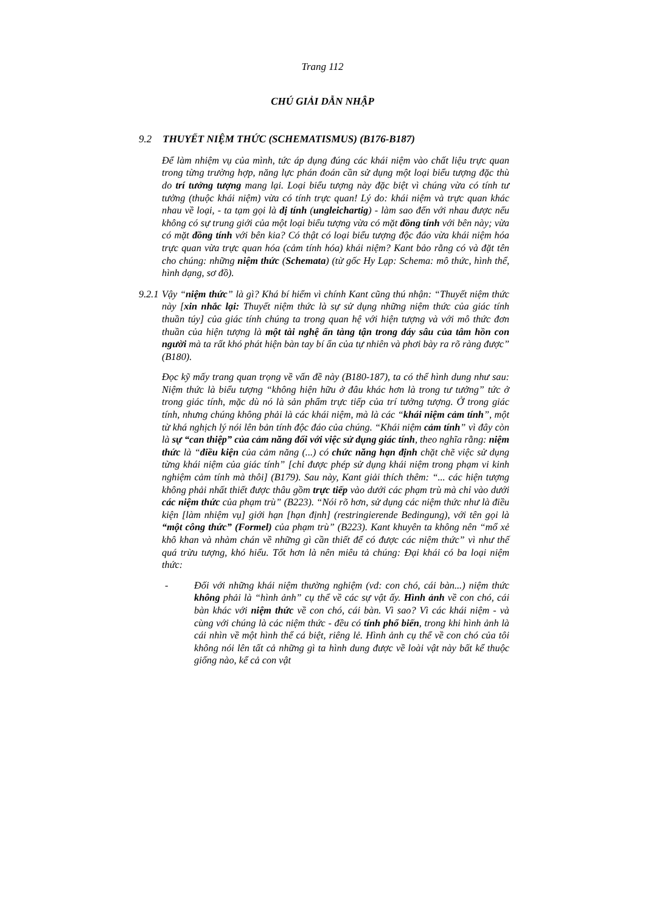Trang 112
CHÚ GIẢI DẪN NHẬP
9.2 THUYẾT NIỆM THỨC (SCHEMATISMUS) (B176-B187)
Để làm nhiệm vụ của mình, tức áp dụng đúng các khái niệm vào chất liệu trực quan trong từng trường hợp, năng lực phán đoán cần sử dụng một loại biểu tượng đặc thù do trí tưởng tượng mang lại. Loại biểu tượng này đặc biệt vì chúng vừa có tính tư tưởng (thuộc khái niệm) vừa có tính trực quan! Lý do: khái niệm và trực quan khác nhau về loại, - ta tạm gọi là dị tính (ungleichartig) - làm sao đến với nhau được nếu không có sự trung giới của một loại biểu tượng vừa có mặt đồng tính với bên này; vừa có mặt đồng tính với bên kia? Có thật có loại biểu tượng độc đáo vừa khái niệm hóa trực quan vừa trực quan hóa (cảm tính hóa) khái niệm? Kant bảo rằng có và đặt tên cho chúng: những niệm thức (Schemata) (từ gốc Hy Lạp: Schema: mô thức, hình thể, hình dạng, sơ đồ).
9.2.1
Vậy “niệm thức” là gì? Khá bí hiểm vì chính Kant cũng thú nhận: “Thuyết niệm thức này [xin nhắc lại: Thuyết niệm thức là sự sử dụng những niệm thức của giác tính thuần túy] của giác tính chúng ta trong quan hệ với hiện tượng và với mô thức đơn thuần của hiện tượng là một tài nghệ ẩn tàng tận trong đáy sâu của tâm hồn con người mà ta rất khó phát hiện bàn tay bí ẩn của tự nhiên và phơi bày ra rõ ràng được” (B180).
Đọc kỹ mấy trang quan trọng về vấn đề này (B180-187), ta có thể hình dung như sau: Niệm thức là biểu tượng “không hiện hữu ở đâu khác hơn là trong tư tưởng” tức ở trong giác tính, mặc dù nó là sản phẩm trực tiếp của trí tưởng tượng. Ở trong giác tính, nhưng chúng không phải là các khái niệm, mà là các “khái niệm cảm tính”, một từ khá nghịch lý nói lên bản tính độc đáo của chúng. “Khái niệm cảm tính” vì đây còn là sự “can thiệp” của cảm năng đối với việc sử dụng giác tính, theo nghĩa rằng: niệm thức là “điều kiện của cảm năng (...) có chức năng hạn định chặt chẽ việc sử dụng từng khái niệm của giác tính” [chỉ được phép sử dụng khái niệm trong phạm vi kinh nghiệm cảm tính mà thôi] (B179). Sau này, Kant giải thích thêm: “... các hiện tượng không phải nhất thiết được thâu gồm trực tiếp vào dưới các phạm trù mà chỉ vào dưới các niệm thức của phạm trù” (B223). “Nói rõ hơn, sử dụng các niệm thức như là điều kiện [làm nhiệm vụ] giới hạn [hạn định] (restringierende Bedingung), với tên gọi là “một công thức” (Formel) của phạm trù” (B223). Kant khuyên ta không nên “mổ xẻ khô khan và nhàm chán về những gì cần thiết để có được các niệm thức” vì như thế quá trừu tượng, khó hiểu. Tốt hơn là nên miêu tả chúng: Đại khái có ba loại niệm thức:
- Đối với những khái niệm thường nghiệm (vd: con chó, cái bàn...) niệm thức không phải là “hình ảnh” cụ thể về các sự vật ấy. Hình ảnh về con chó, cái bàn khác với niệm thức về con chó, cái bàn. Vì sao? Vì các khái niệm - và cùng với chúng là các niệm thức - đều có tính phổ biến, trong khi hình ảnh là cái nhìn về một hình thể cá biệt, riêng lẻ. Hình ảnh cụ thể về con chó của tôi không nói lên tất cả những gì ta hình dung được về loài vật này bất kể thuộc giống nào, kể cả con vật